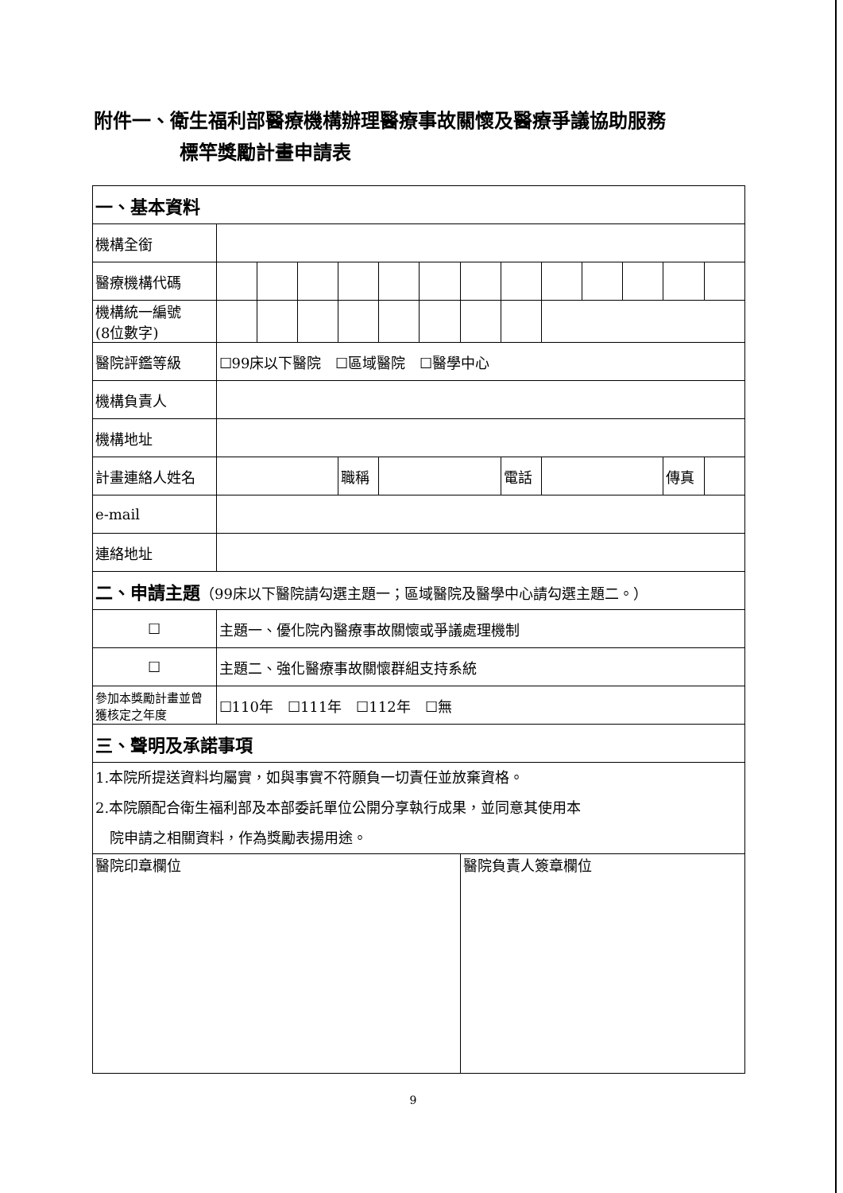附件一、衛生福利部醫療機構辦理醫療事故關懷及醫療爭議協助服務
標竿獎勵計畫申請表
| 一、基本資料 | | | | | | | | | | | | | |
| 機構全銜 | | | | | | | | | | | | | |
| 醫療機構代碼 | | | | | | | | | | | | | |
| 機構統一編號 (8位數字) | | | | | | | | | | | | | |
| 醫院評鑑等級 | ☐99床以下醫院 ☐區域醫院 ☐醫學中心 | | | | | | | | | | | | |
| 機構負責人 | | | | | | | | | | | | | |
| 機構地址 | | | | | | | | | | | | | |
| 計畫連絡人姓名 | | | | 職稱 | | | | 電話 | | | | 傳真 | |
| e-mail | | | | | | | | | | | | | |
| 連絡地址 | | | | | | | | | | | | | |
| 二、申請主題 （99床以下醫院請勾選主題一；區域醫院及醫學中心請勾選主題二。） | | | | | | | | | | | | | |
| ☐ | 主題一、優化院內醫療事故關懷或爭議處理機制 | | | | | | | | | | | | |
| ☐ | 主題二、強化醫療事故關懷群組支持系統 | | | | | | | | | | | | |
| 參加本獎勵計畫並曾獲核定之年度 | ☐110年 ☐111年 ☐112年 ☐無 | | | | | | | | | | | | |
| 三、聲明及承諾事項 | | | | | | | | | | | | | |
| 1.本院所提送資料均屬實，如與事實不符願負一切責任並放棄資格。 2.本院願配合衛生福利部及本部委託單位公開分享執行成果，並同意其使用本 院申請之相關資料，作為獎勵表揚用途。 | | | | | | | | | | | | | |
| 醫院印章欄位 | | | | | | | 醫院負責人簽章欄位 | | | | | | |
9